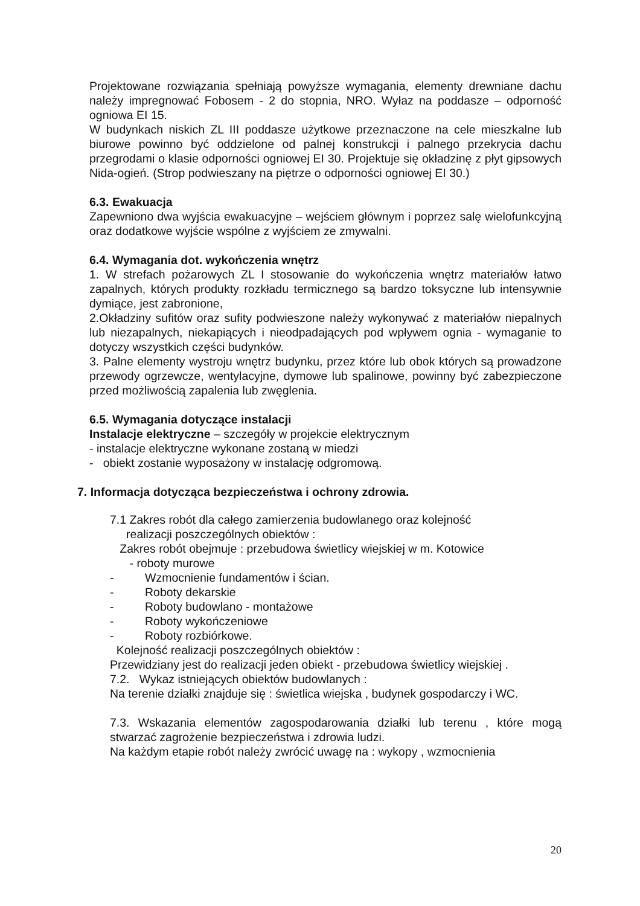Projektowane rozwiązania spełniają powyższe wymagania, elementy drewniane dachu należy impregnować Fobosem - 2 do stopnia, NRO. Wyłaz na poddasze – odporność ogniowa EI 15.
W budynkach niskich ZL III poddasze użytkowe przeznaczone na cele mieszkalne lub biurowe powinno być oddzielone od palnej konstrukcji i palnego przekrycia dachu przegrodami o klasie odporności ogniowej EI 30. Projektuje się okładzinę z płyt gipsowych Nida-ogień. (Strop podwieszany na piętrze o odporności ogniowej EI 30.)
6.3. Ewakuacja
Zapewniono dwa wyjścia ewakuacyjne – wejściem głównym i poprzez salę wielofunkcyjną oraz dodatkowe wyjście wspólne z wyjściem ze zmywalni.
6.4. Wymagania dot. wykończenia wnętrz
1. W strefach pożarowych ZL I stosowanie do wykończenia wnętrz materiałów łatwo zapalnych, których produkty rozkładu termicznego są bardzo toksyczne lub intensywnie dymiące, jest zabronione,
2.Okładziny sufitów oraz sufity podwieszone należy wykonywać z materiałów niepalnych lub niezapalnych, niekapiących i nieodpadających pod wpływem ognia - wymaganie to dotyczy wszystkich części budynków.
3. Palne elementy wystroju wnętrz budynku, przez które lub obok których są prowadzone przewody ogrzewcze, wentylacyjne, dymowe lub spalinowe, powinny być zabezpieczone przed możliwością zapalenia lub zwęglenia.
6.5. Wymagania dotyczące instalacji
Instalacje elektryczne – szczegóły w projekcie elektrycznym
- instalacje elektryczne wykonane zostaną w miedzi
- obiekt zostanie wyposażony w instalację odgromową.
7. Informacja dotycząca bezpieczeństwa i ochrony zdrowia.
7.1 Zakres robót dla całego zamierzenia budowlanego oraz kolejność
realizacji poszczególnych obiektów :
Zakres robót obejmuje : przebudowa świetlicy wiejskiej w m. Kotowice
- roboty murowe
- Wzmocnienie fundamentów i ścian.
- Roboty dekarskie
- Roboty budowlano - montażowe
- Roboty wykończeniowe
- Roboty rozbiórkowe.
Kolejność realizacji poszczególnych obiektów :
Przewidziany jest do realizacji jeden obiekt - przebudowa świetlicy wiejskiej .
7.2. Wykaz istniejących obiektów budowlanych :
Na terenie działki znajduje się : świetlica wiejska , budynek gospodarczy i WC.
7.3. Wskazania elementów zagospodarowania działki lub terenu , które mogą stwarzać zagrożenie bezpieczeństwa i zdrowia ludzi.
Na każdym etapie robót należy zwrócić uwagę na : wykopy , wzmocnienia
20